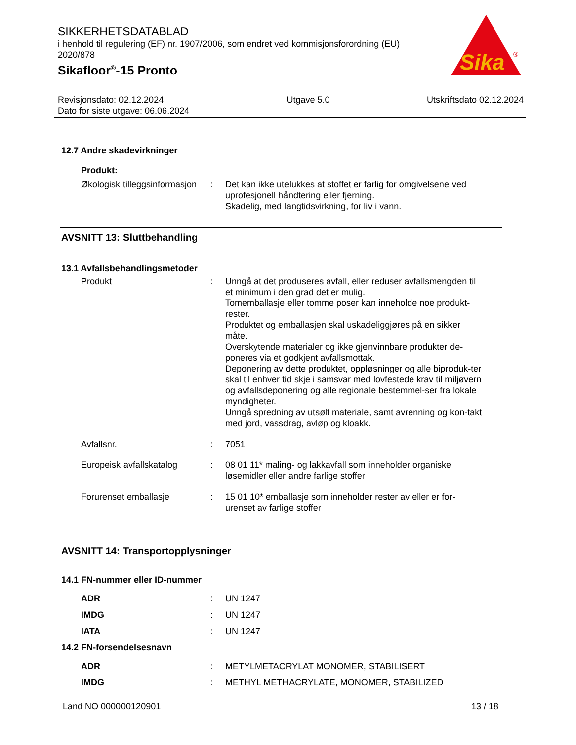SIKKERHETSDATABLAD
i henhold til regulering (EF) nr. 1907/2006, som endret ved kommisjonsforordning (EU) 2020/878
Sikafloor<sup>®</sup>-15 Pronto
Sika
®
Revisjonsdato: 02.12.2024
Dato for siste utgave: 06.06.2024
Utgave 5.0 Utskriftsdato 02.12.2024
12.7 Andre skadevirkninger
Produkt:
Økologisk tilleggsinformasjon
: Det kan ikke utelukkes at stoffet er farlig for omgivelsene ved uprofesjonell håndtering eller fjerning.
Skadelig, med langtidsvirkning, for liv i vann.
AVSNITT 13: Sluttbehandling
13.1 Avfallsbehandlingsmetoder
Produkt : Unngå at det produseres avfall, eller reduser avfallsmengden til et minimum i den grad det er mulig.
Tomemballasje eller tomme poser kan inneholde noe produkt-rester.
Produktet og emballasjen skal uskadeliggjøres på en sikker måte.
Overskytende materialer og ikke gjenvinnbare produkter de-poneres via et godkjent avfallsmottak.
Deponering av dette produktet, oppløsninger og alle biproduk-ter skal til enhver tid skje i samsvar med lovfestede krav til miljøvern og avfallsdeponering og alle regionale bestemmel-ser fra lokale myndigheter.
Unngå spredning av utsølt materiale, samt avrenning og kon-takt med jord, vassdrag, avløp og kloakk.
Avfallsnr. : 7051
Europeisk avfallskatalog : 08 01 11* maling- og lakkavfall som inneholder organiske løsemidler eller andre farlige stoffer
Forurenset emballasje : 15 01 10* emballasje som inneholder rester av eller er for-urenset av farlige stoffer
AVSNITT 14: Transportopplysninger
14.1 FN-nummer eller ID-nummer
ADR : UN 1247
IMDG : UN 1247
IATA : UN 1247
14.2 FN-forsendelsesnavn
ADR : METYLMETACRYLAT MONOMER, STABILISERT
IMDG : METHYL METHACRYLATE, MONOMER, STABILIZED
Land NO 000000120901 13 / 18